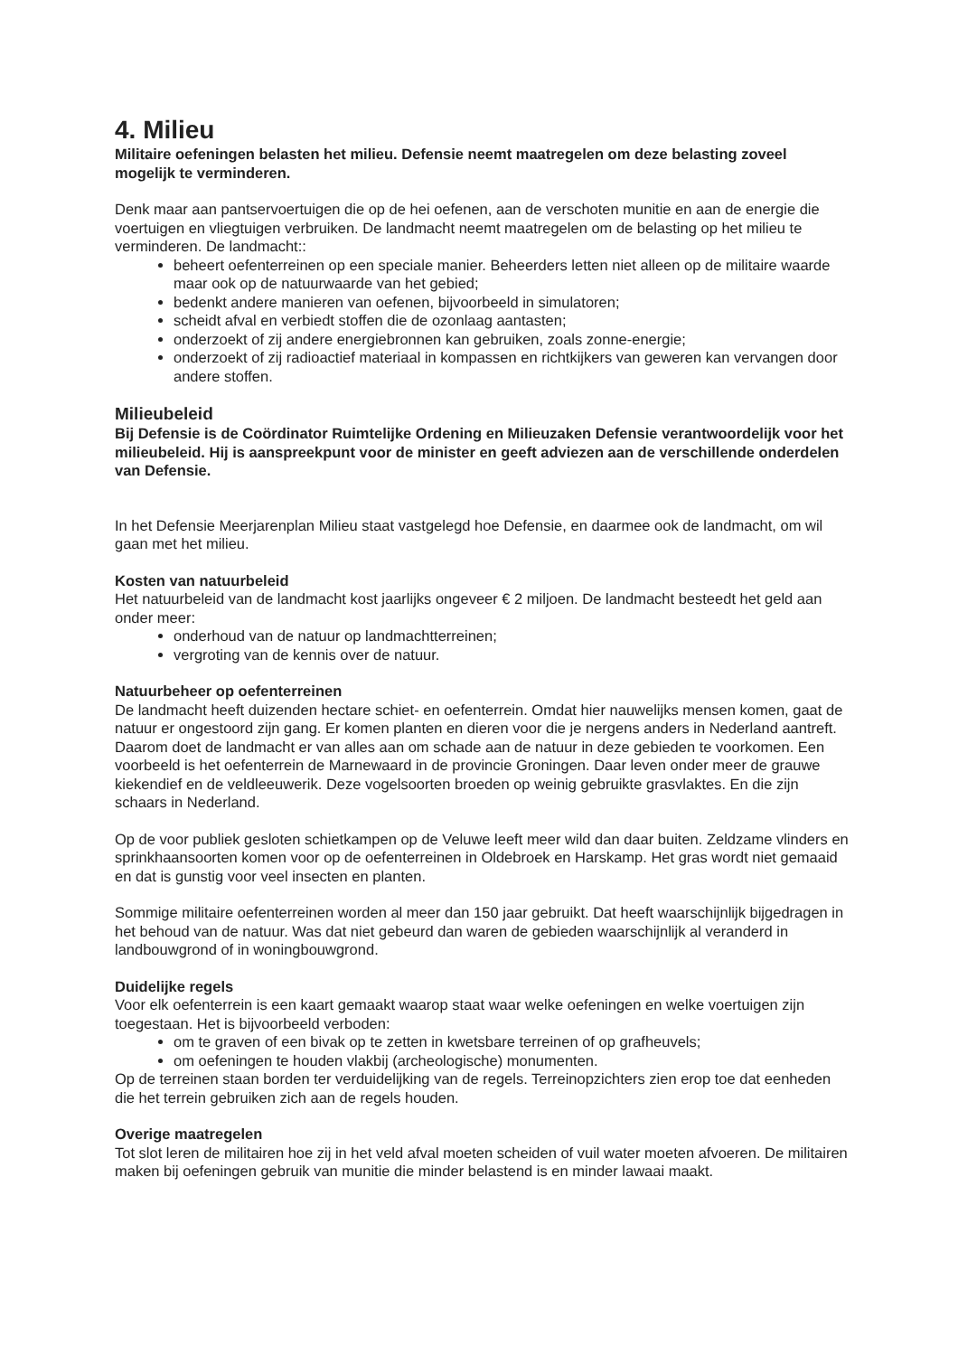4. Milieu
Militaire oefeningen belasten het milieu. Defensie neemt maatregelen om deze belasting zoveel mogelijk te verminderen.
Denk maar aan pantservoertuigen die op de hei oefenen, aan de verschoten munitie en aan de energie die voertuigen en vliegtuigen verbruiken. De landmacht neemt maatregelen om de belasting op het milieu te verminderen. De landmacht::
beheert oefenterreinen op een speciale manier. Beheerders letten niet alleen op de militaire waarde maar ook op de natuurwaarde van het gebied;
bedenkt andere manieren van oefenen, bijvoorbeeld in simulatoren;
scheidt afval en verbiedt stoffen die de ozonlaag aantasten;
onderzoekt of zij andere energiebronnen kan gebruiken, zoals zonne-energie;
onderzoekt of zij radioactief materiaal in kompassen en richtkijkers van geweren kan vervangen door andere stoffen.
Milieubeleid
Bij Defensie is de Coördinator Ruimtelijke Ordening en Milieuzaken Defensie verantwoordelijk voor het milieubeleid. Hij is aanspreekpunt voor de minister en geeft adviezen aan de verschillende onderdelen van Defensie.
In het Defensie Meerjarenplan Milieu staat vastgelegd hoe Defensie, en daarmee ook de landmacht, om wil gaan met het milieu.
Kosten van natuurbeleid
Het natuurbeleid van de landmacht kost jaarlijks ongeveer € 2 miljoen. De landmacht besteedt het geld aan onder meer:
onderhoud van de natuur op landmachtterreinen;
vergroting van de kennis over de natuur.
Natuurbeheer op oefenterreinen
De landmacht heeft duizenden hectare schiet- en oefenterrein. Omdat hier nauwelijks mensen komen, gaat de natuur er ongestoord zijn gang. Er komen planten en dieren voor die je nergens anders in Nederland aantreft. Daarom doet de landmacht er van alles aan om schade aan de natuur in deze gebieden te voorkomen. Een voorbeeld is het oefenterrein de Marnewaard in de provincie Groningen. Daar leven onder meer de grauwe kiekendief en de veldleeuwerik. Deze vogelsoorten broeden op weinig gebruikte grasvlaktes. En die zijn schaars in Nederland.
Op de voor publiek gesloten schietkampen op de Veluwe leeft meer wild dan daar buiten. Zeldzame vlinders en sprinkhaansoorten komen voor op de oefenterreinen in Oldebroek en Harskamp. Het gras wordt niet gemaaid en dat is gunstig voor veel insecten en planten.
Sommige militaire oefenterreinen worden al meer dan 150 jaar gebruikt. Dat heeft waarschijnlijk bijgedragen in het behoud van de natuur. Was dat niet gebeurd dan waren de gebieden waarschijnlijk al veranderd in landbouwgrond of in woningbouwgrond.
Duidelijke regels
Voor elk oefenterrein is een kaart gemaakt waarop staat waar welke oefeningen en welke voertuigen zijn toegestaan. Het is bijvoorbeeld verboden:
om te graven of een bivak op te zetten in kwetsbare terreinen of op grafheuvels;
om oefeningen te houden vlakbij (archeologische) monumenten.
Op de terreinen staan borden ter verduidelijking van de regels. Terreinopzichters zien erop toe dat eenheden die het terrein gebruiken zich aan de regels houden.
Overige maatregelen
Tot slot leren de militairen hoe zij in het veld afval moeten scheiden of vuil water moeten afvoeren. De militairen maken bij oefeningen gebruik van munitie die minder belastend is en minder lawaai maakt.